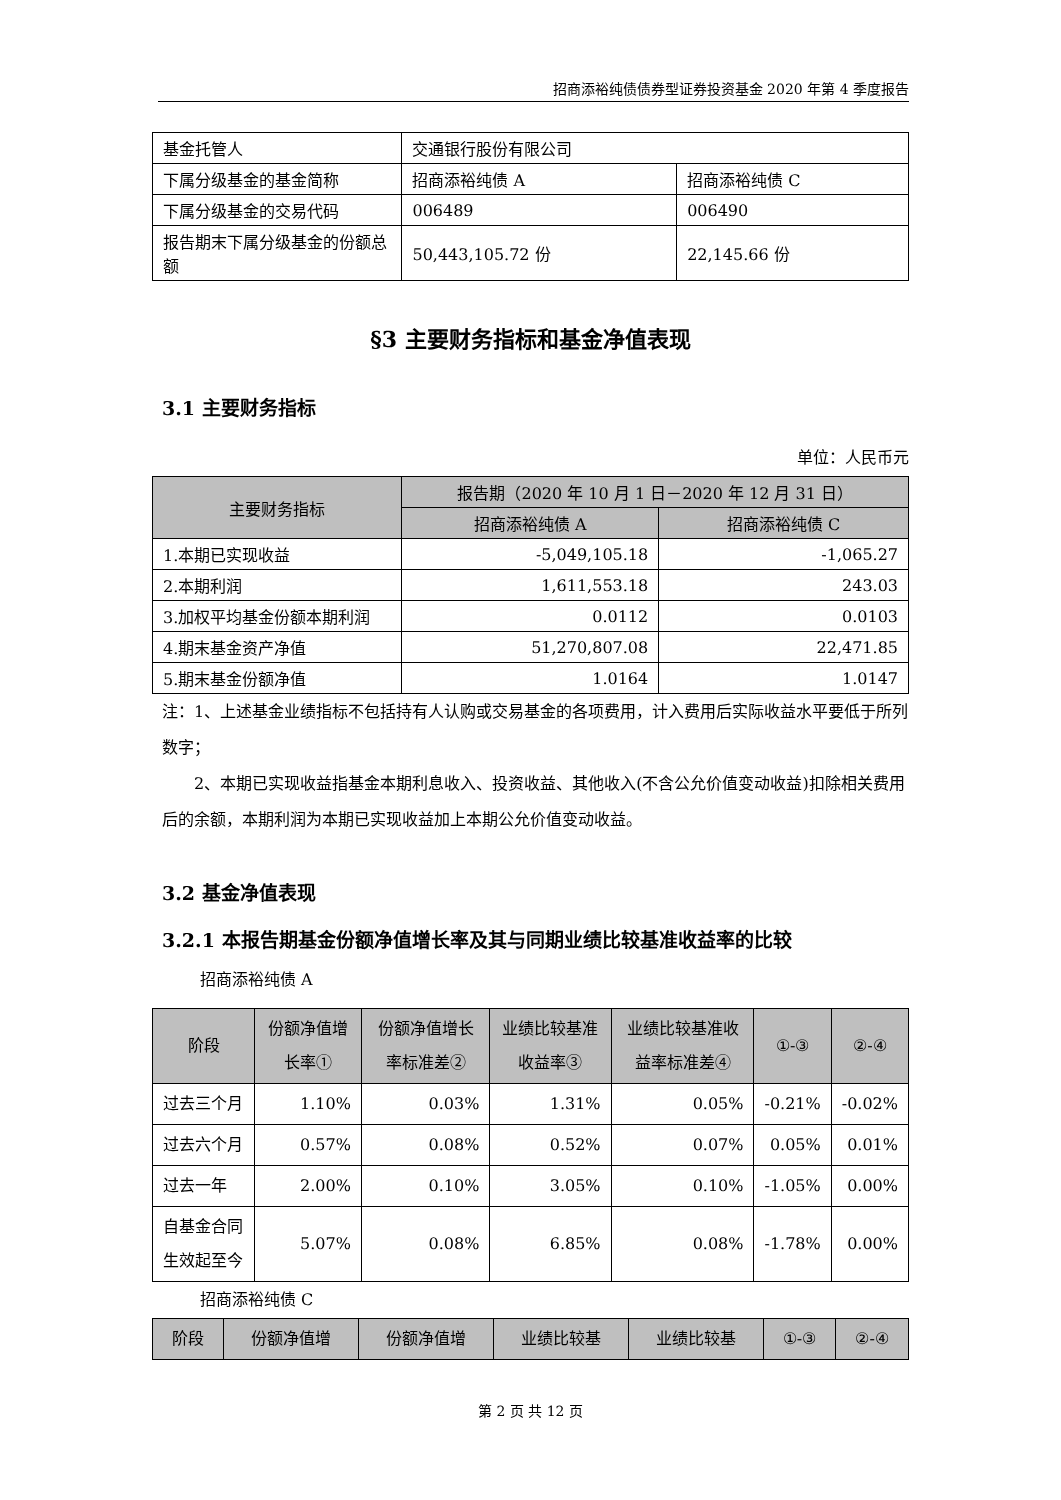招商添裕纯债债券型证券投资基金 2020 年第 4 季度报告
| 基金托管人 | 交通银行股份有限公司 | |
| 下属分级基金的基金简称 | 招商添裕纯债 A | 招商添裕纯债 C |
| 下属分级基金的交易代码 | 006489 | 006490 |
| 报告期末下属分级基金的份额总额 | 50,443,105.72 份 | 22,145.66 份 |
§3 主要财务指标和基金净值表现
3.1 主要财务指标
单位：人民币元
| 主要财务指标 | 报告期（2020 年 10 月 1 日－2020 年 12 月 31 日） | |
| --- | --- | --- |
| | 招商添裕纯债 A | 招商添裕纯债 C |
| 1.本期已实现收益 | -5,049,105.18 | -1,065.27 |
| 2.本期利润 | 1,611,553.18 | 243.03 |
| 3.加权平均基金份额本期利润 | 0.0112 | 0.0103 |
| 4.期末基金资产净值 | 51,270,807.08 | 22,471.85 |
| 5.期末基金份额净值 | 1.0164 | 1.0147 |
注：1、上述基金业绩指标不包括持有人认购或交易基金的各项费用，计入费用后实际收益水平要低于所列数字；
2、本期已实现收益指基金本期利息收入、投资收益、其他收入(不含公允价值变动收益)扣除相关费用后的余额，本期利润为本期已实现收益加上本期公允价值变动收益。
3.2 基金净值表现
3.2.1 本报告期基金份额净值增长率及其与同期业绩比较基准收益率的比较
招商添裕纯债 A
| 阶段 | 份额净值增长率① | 份额净值增长率标准差② | 业绩比较基准收益率③ | 业绩比较基准收益率标准差④ | ①-③ | ②-④ |
| --- | --- | --- | --- | --- | --- | --- |
| 过去三个月 | 1.10% | 0.03% | 1.31% | 0.05% | -0.21% | -0.02% |
| 过去六个月 | 0.57% | 0.08% | 0.52% | 0.07% | 0.05% | 0.01% |
| 过去一年 | 2.00% | 0.10% | 3.05% | 0.10% | -1.05% | 0.00% |
| 自基金合同生效起至今 | 5.07% | 0.08% | 6.85% | 0.08% | -1.78% | 0.00% |
招商添裕纯债 C
| 阶段 | 份额净值增 | 份额净值增 | 业绩比较基 | 业绩比较基 | ①-③ | ②-④ |
| --- | --- | --- | --- | --- | --- | --- |
第 2 页 共 12 页